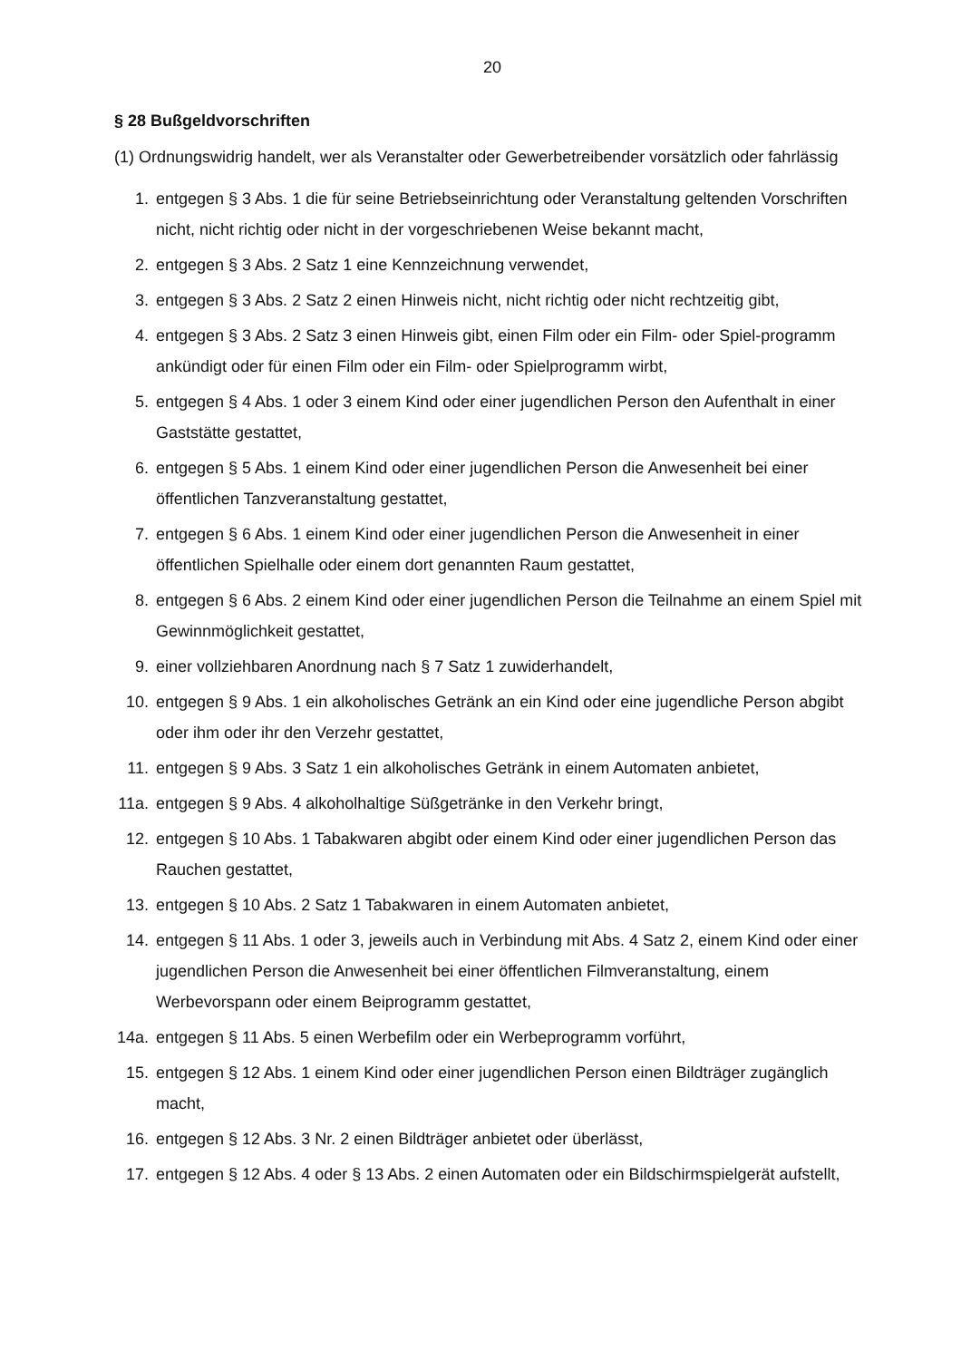20
§ 28 Bußgeldvorschriften
(1) Ordnungswidrig handelt, wer als Veranstalter oder Gewerbetreibender vorsätzlich oder fahrlässig
1. entgegen § 3 Abs. 1 die für seine Betriebseinrichtung oder Veranstaltung geltenden Vorschriften nicht, nicht richtig oder nicht in der vorgeschriebenen Weise bekannt macht,
2. entgegen § 3 Abs. 2 Satz 1 eine Kennzeichnung verwendet,
3. entgegen § 3 Abs. 2 Satz 2 einen Hinweis nicht, nicht richtig oder nicht rechtzeitig gibt,
4. entgegen § 3 Abs. 2 Satz 3 einen Hinweis gibt, einen Film oder ein Film- oder Spiel-programm ankündigt oder für einen Film oder ein Film- oder Spielprogramm wirbt,
5. entgegen § 4 Abs. 1 oder 3 einem Kind oder einer jugendlichen Person den Aufenthalt in einer Gaststätte gestattet,
6. entgegen § 5 Abs. 1 einem Kind oder einer jugendlichen Person die Anwesenheit bei einer öffentlichen Tanzveranstaltung gestattet,
7. entgegen § 6 Abs. 1 einem Kind oder einer jugendlichen Person die Anwesenheit in einer öffentlichen Spielhalle oder einem dort genannten Raum gestattet,
8. entgegen § 6 Abs. 2 einem Kind oder einer jugendlichen Person die Teilnahme an einem Spiel mit Gewinnmöglichkeit gestattet,
9. einer vollziehbaren Anordnung nach § 7 Satz 1 zuwiderhandelt,
10. entgegen § 9 Abs. 1 ein alkoholisches Getränk an ein Kind oder eine jugendliche Person abgibt oder ihm oder ihr den Verzehr gestattet,
11. entgegen § 9 Abs. 3 Satz 1 ein alkoholisches Getränk in einem Automaten anbietet,
11a.
entgegen § 9 Abs. 4 alkoholhaltige Süßgetränke in den Verkehr bringt,
12. entgegen § 10 Abs. 1 Tabakwaren abgibt oder einem Kind oder einer jugendlichen Person das Rauchen gestattet,
13. entgegen § 10 Abs. 2 Satz 1 Tabakwaren in einem Automaten anbietet,
14. entgegen § 11 Abs. 1 oder 3, jeweils auch in Verbindung mit Abs. 4 Satz 2, einem Kind oder einer jugendlichen Person die Anwesenheit bei einer öffentlichen Filmveranstaltung, einem Werbevorspann oder einem Beiprogramm gestattet,
14a.
entgegen § 11 Abs. 5 einen Werbefilm oder ein Werbeprogramm vorführt,
15. entgegen § 12 Abs. 1 einem Kind oder einer jugendlichen Person einen Bildträger zugänglich macht,
16. entgegen § 12 Abs. 3 Nr. 2 einen Bildträger anbietet oder überlässt,
17. entgegen § 12 Abs. 4 oder § 13 Abs. 2 einen Automaten oder ein Bildschirmspielgerät aufstellt,